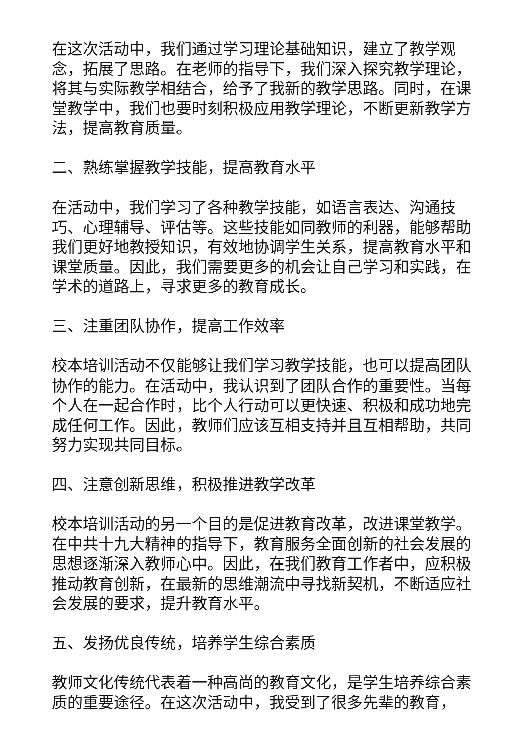在这次活动中，我们通过学习理论基础知识，建立了教学观念，拓展了思路。在老师的指导下，我们深入探究教学理论，将其与实际教学相结合，给予了我新的教学思路。同时，在课堂教学中，我们也要时刻积极应用教学理论，不断更新教学方法，提高教育质量。
二、熟练掌握教学技能，提高教育水平
在活动中，我们学习了各种教学技能，如语言表达、沟通技巧、心理辅导、评估等。这些技能如同教师的利器，能够帮助我们更好地教授知识，有效地协调学生关系，提高教育水平和课堂质量。因此，我们需要更多的机会让自己学习和实践，在学术的道路上，寻求更多的教育成长。
三、注重团队协作，提高工作效率
校本培训活动不仅能够让我们学习教学技能，也可以提高团队协作的能力。在活动中，我认识到了团队合作的重要性。当每个人在一起合作时，比个人行动可以更快速、积极和成功地完成任何工作。因此，教师们应该互相支持并且互相帮助，共同努力实现共同目标。
四、注意创新思维，积极推进教学改革
校本培训活动的另一个目的是促进教育改革，改进课堂教学。在中共十九大精神的指导下，教育服务全面创新的社会发展的思想逐渐深入教师心中。因此，在我们教育工作者中，应积极推动教育创新，在最新的思维潮流中寻找新契机，不断适应社会发展的要求，提升教育水平。
五、发扬优良传统，培养学生综合素质
教师文化传统代表着一种高尚的教育文化，是学生培养综合素质的重要途径。在这次活动中，我受到了很多先辈的教育，